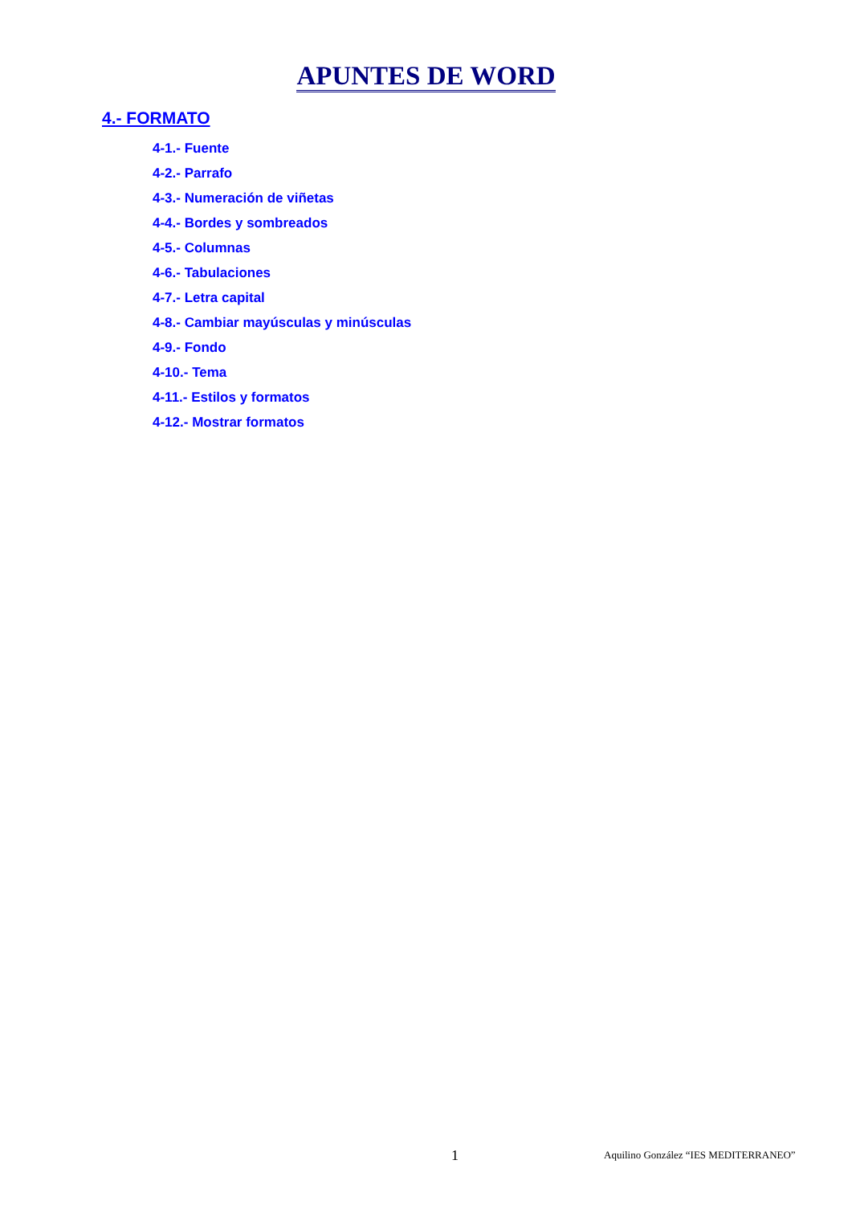APUNTES DE WORD
4.- FORMATO
4-1.- Fuente
4-2.- Parrafo
4-3.- Numeración de viñetas
4-4.- Bordes y sombreados
4-5.- Columnas
4-6.- Tabulaciones
4-7.- Letra capital
4-8.- Cambiar mayúsculas y minúsculas
4-9.- Fondo
4-10.- Tema
4-11.- Estilos y formatos
4-12.- Mostrar formatos
1 Aquilino González “IES MEDITERRANEO”